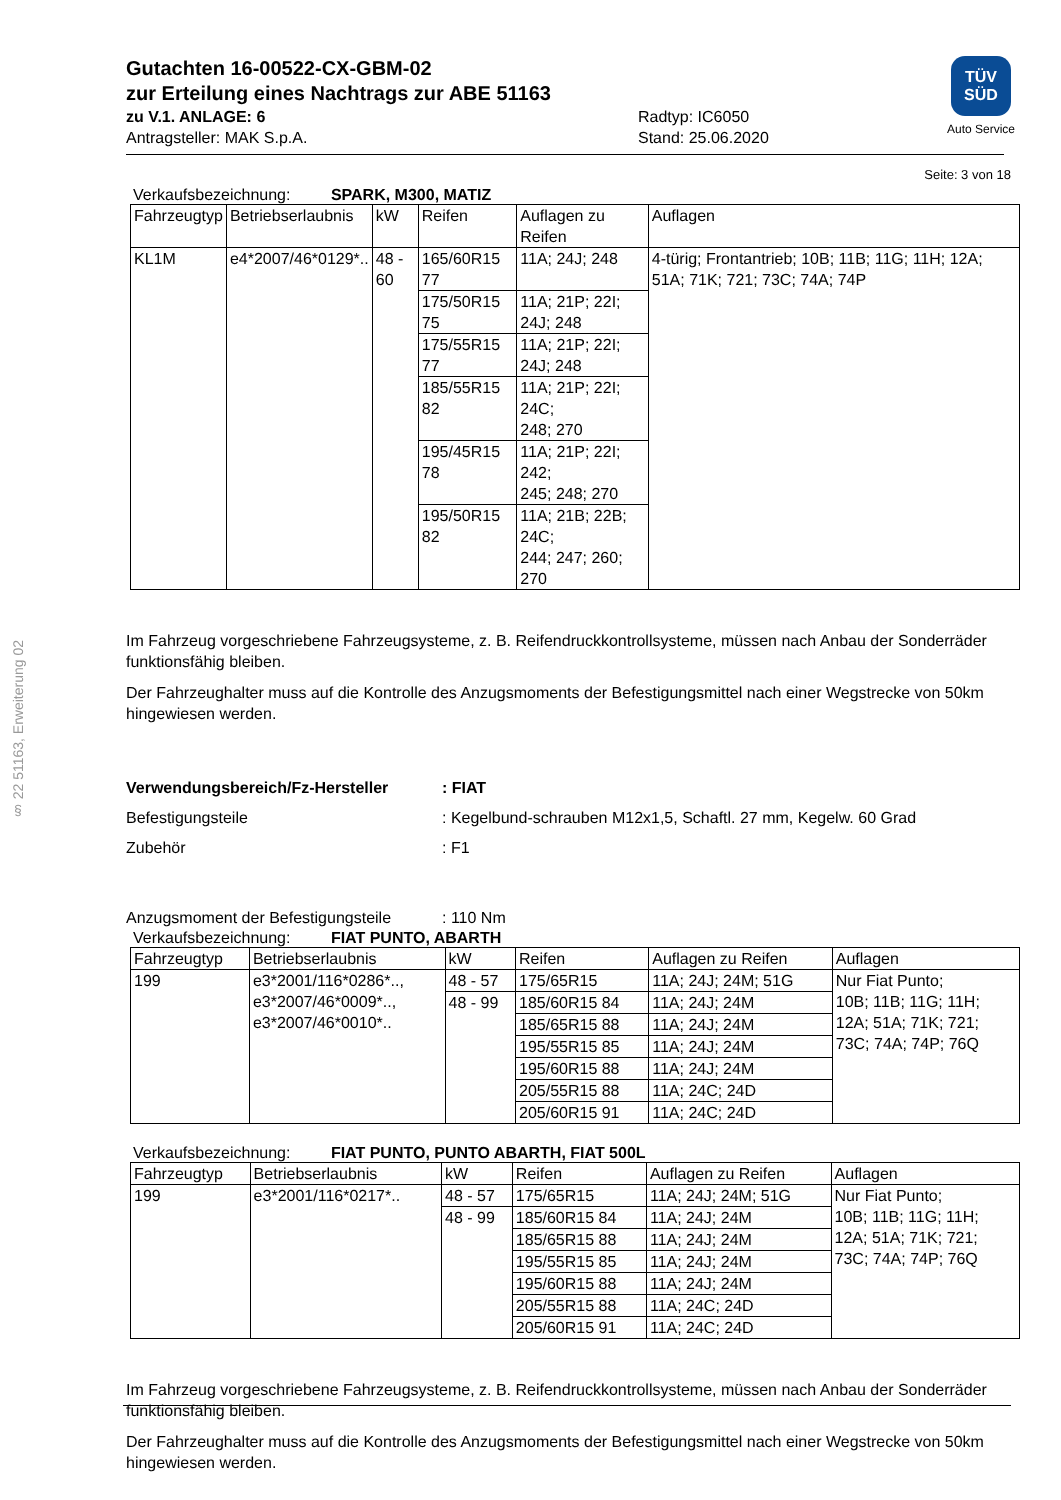§ 22 51163, Erweiterung 02
TÜV
SÜD
Auto Service
Gutachten 16-00522-CX-GBM-02
zur Erteilung eines Nachtrags zur ABE 51163
zu V.1. ANLAGE: 6
Antragsteller: MAK S.p.A.
Radtyp: IC6050
Stand: 25.06.2020
Seite: 3 von 18
Verkaufsbezeichnung: SPARK, M300, MATIZ
| Fahrzeugtyp | Betriebserlaubnis | kW | Reifen | Auflagen zu Reifen | Auflagen |
| --- | --- | --- | --- | --- | --- |
| KL1M | e4*2007/46*0129*.. | 48 - 60 | 165/60R15 77 | 11A; 24J; 248 | 4-türig; Frontantrieb; 10B; 11B; 11G; 11H; 12A; 51A; 71K; 721; 73C; 74A; 74P |
| | | | 175/50R15 75 | 11A; 21P; 22I; 24J; 248 | |
| | | | 175/55R15 77 | 11A; 21P; 22I; 24J; 248 | |
| | | | 185/55R15 82 | 11A; 21P; 22I; 24C; 248; 270 | |
| | | | 195/45R15 78 | 11A; 21P; 22I; 242; 245; 248; 270 | |
| | | | 195/50R15 82 | 11A; 21B; 22B; 24C; 244; 247; 260; 270 | |
Im Fahrzeug vorgeschriebene Fahrzeugsysteme, z. B. Reifendruckkontrollsysteme, müssen nach Anbau der Sonderräder funktionsfähig bleiben.
Der Fahrzeughalter muss auf die Kontrolle des Anzugsmoments der Befestigungsmittel nach einer Wegstrecke von 50km hingewiesen werden.
Verwendungsbereich/Fz-Hersteller: FIAT
Befestigungsteile: Kegelbund-schrauben M12x1,5, Schaftl. 27 mm, Kegelw. 60 Grad
Zubehör: F1
Anzugsmoment der Befestigungsteile: 110 Nm
Verkaufsbezeichnung: FIAT PUNTO, ABARTH
| Fahrzeugtyp | Betriebserlaubnis | kW | Reifen | Auflagen zu Reifen | Auflagen |
| --- | --- | --- | --- | --- | --- |
| 199 | e3*2001/116*0286*.., e3*2007/46*0009*.., e3*2007/46*0010*.. | 48 - 57 | 175/65R15 | 11A; 24J; 24M; 51G | Nur Fiat Punto; 10B; 11B; 11G; 11H; 12A; 51A; 71K; 721; 73C; 74A; 74P; 76Q |
| | | 48 - 99 | 185/60R15 84 | 11A; 24J; 24M | |
| | | | 185/65R15 88 | 11A; 24J; 24M | |
| | | | 195/55R15 85 | 11A; 24J; 24M | |
| | | | 195/60R15 88 | 11A; 24J; 24M | |
| | | | 205/55R15 88 | 11A; 24C; 24D | |
| | | | 205/60R15 91 | 11A; 24C; 24D | |
Verkaufsbezeichnung: FIAT PUNTO, PUNTO ABARTH, FIAT 500L
| Fahrzeugtyp | Betriebserlaubnis | kW | Reifen | Auflagen zu Reifen | Auflagen |
| --- | --- | --- | --- | --- | --- |
| 199 | e3*2001/116*0217*.. | 48 - 57 | 175/65R15 | 11A; 24J; 24M; 51G | Nur Fiat Punto; 10B; 11B; 11G; 11H; 12A; 51A; 71K; 721; 73C; 74A; 74P; 76Q |
| | | 48 - 99 | 185/60R15 84 | 11A; 24J; 24M | |
| | | | 185/65R15 88 | 11A; 24J; 24M | |
| | | | 195/55R15 85 | 11A; 24J; 24M | |
| | | | 195/60R15 88 | 11A; 24J; 24M | |
| | | | 205/55R15 88 | 11A; 24C; 24D | |
| | | | 205/60R15 91 | 11A; 24C; 24D | |
Im Fahrzeug vorgeschriebene Fahrzeugsysteme, z. B. Reifendruckkontrollsysteme, müssen nach Anbau der Sonderräder funktionsfähig bleiben.
Der Fahrzeughalter muss auf die Kontrolle des Anzugsmoments der Befestigungsmittel nach einer Wegstrecke von 50km hingewiesen werden.